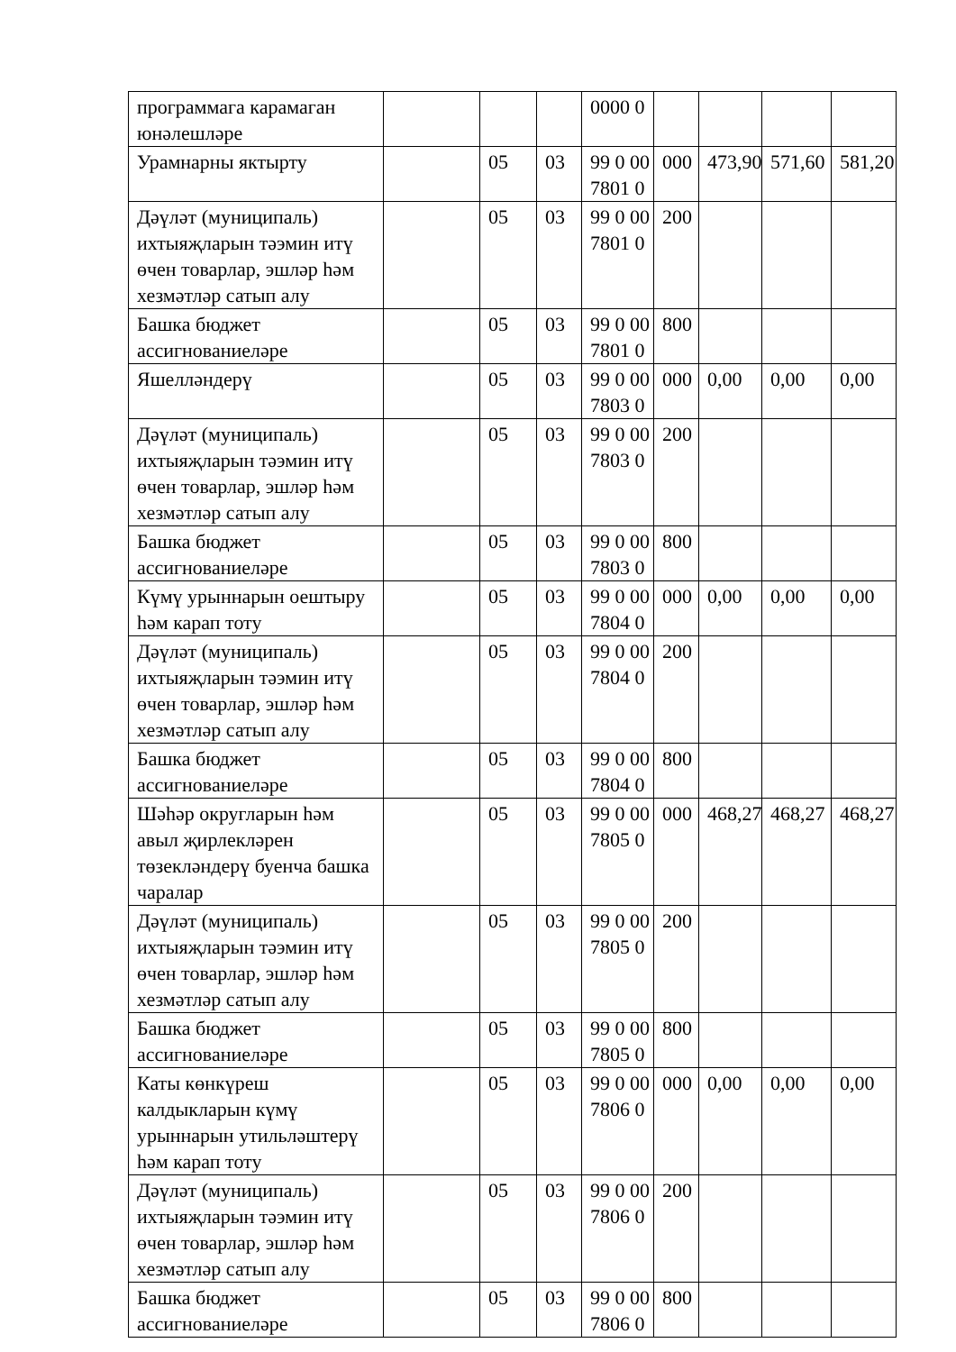| программага карамаган юнәлешләре | | | | 0000 0 | | | | |
| Урамнарны яктырту | | 05 | 03 | 99 0 00 7801 0 | 000 | 473,90 | 571,60 | 581,20 |
| Дәүләт (муниципаль) ихтыяҗларын тәэмин итү өчен товарлар, эшләр һәм хезмәтләр сатып алу | | 05 | 03 | 99 0 00 7801 0 | 200 | | | |
| Башка бюджет ассигнованиеләре | | 05 | 03 | 99 0 00 7801 0 | 800 | | | |
| Яшелләндерү | | 05 | 03 | 99 0 00 7803 0 | 000 | 0,00 | 0,00 | 0,00 |
| Дәүләт (муниципаль) ихтыяҗларын тәэмин итү өчен товарлар, эшләр һәм хезмәтләр сатып алу | | 05 | 03 | 99 0 00 7803 0 | 200 | | | |
| Башка бюджет ассигнованиеләре | | 05 | 03 | 99 0 00 7803 0 | 800 | | | |
| Күмү урыннарын оештыру һәм карап тоту | | 05 | 03 | 99 0 00 7804 0 | 000 | 0,00 | 0,00 | 0,00 |
| Дәүләт (муниципаль) ихтыяҗларын тәэмин итү өчен товарлар, эшләр һәм хезмәтләр сатып алу | | 05 | 03 | 99 0 00 7804 0 | 200 | | | |
| Башка бюджет ассигнованиеләре | | 05 | 03 | 99 0 00 7804 0 | 800 | | | |
| Шәһәр округларын һәм авыл җирлекләрен төзекләндерү буенча башка чаралар | | 05 | 03 | 99 0 00 7805 0 | 000 | 468,27 | 468,27 | 468,27 |
| Дәүләт (муниципаль) ихтыяҗларын тәэмин итү өчен товарлар, эшләр һәм хезмәтләр сатып алу | | 05 | 03 | 99 0 00 7805 0 | 200 | | | |
| Башка бюджет ассигнованиеләре | | 05 | 03 | 99 0 00 7805 0 | 800 | | | |
| Каты көнкүреш калдыкларын күмү урыннарын утильләштерү һәм карап тоту | | 05 | 03 | 99 0 00 7806 0 | 000 | 0,00 | 0,00 | 0,00 |
| Дәүләт (муниципаль) ихтыяҗларын тәэмин итү өчен товарлар, эшләр һәм хезмәтләр сатып алу | | 05 | 03 | 99 0 00 7806 0 | 200 | | | |
| Башка бюджет ассигнованиеләре | | 05 | 03 | 99 0 00 7806 0 | 800 | | | |